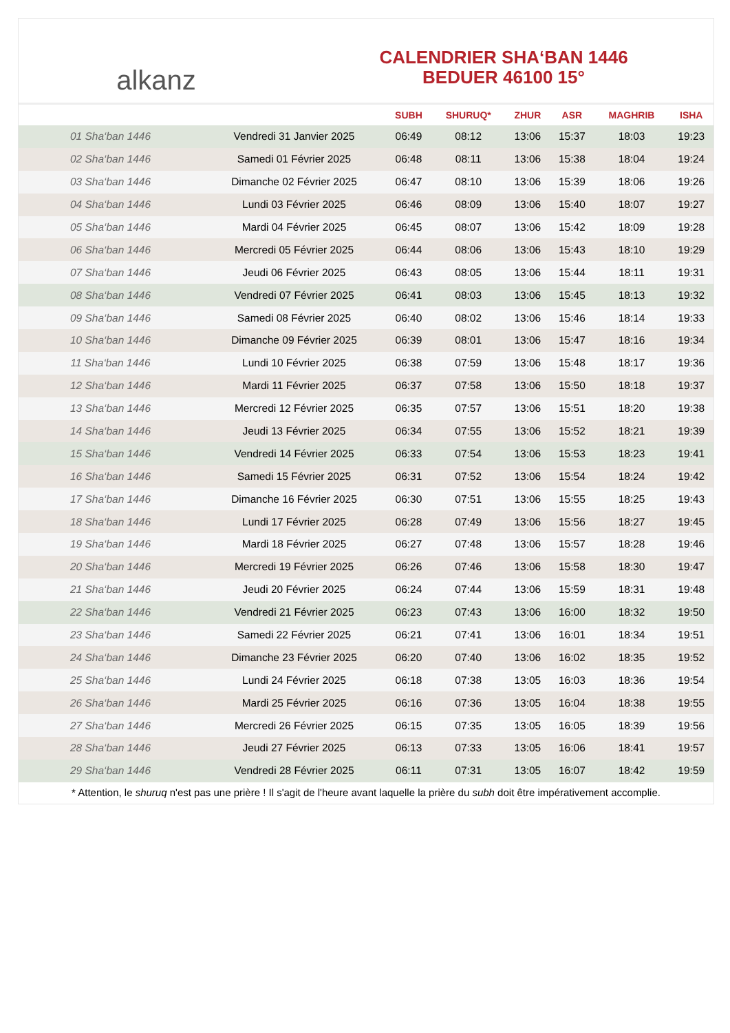alkanz
CALENDRIER SHA‘BAN 1446
BEDUER 46100 15°
| | | SUBH | SHURUQ* | ZHUR | ASR | MAGHRIB | ISHA |
| --- | --- | --- | --- | --- | --- | --- | --- |
| 01 Sha‘ban 1446 | Vendredi 31 Janvier 2025 | 06:49 | 08:12 | 13:06 | 15:37 | 18:03 | 19:23 |
| 02 Sha‘ban 1446 | Samedi 01 Février 2025 | 06:48 | 08:11 | 13:06 | 15:38 | 18:04 | 19:24 |
| 03 Sha‘ban 1446 | Dimanche 02 Février 2025 | 06:47 | 08:10 | 13:06 | 15:39 | 18:06 | 19:26 |
| 04 Sha‘ban 1446 | Lundi 03 Février 2025 | 06:46 | 08:09 | 13:06 | 15:40 | 18:07 | 19:27 |
| 05 Sha‘ban 1446 | Mardi 04 Février 2025 | 06:45 | 08:07 | 13:06 | 15:42 | 18:09 | 19:28 |
| 06 Sha‘ban 1446 | Mercredi 05 Février 2025 | 06:44 | 08:06 | 13:06 | 15:43 | 18:10 | 19:29 |
| 07 Sha‘ban 1446 | Jeudi 06 Février 2025 | 06:43 | 08:05 | 13:06 | 15:44 | 18:11 | 19:31 |
| 08 Sha‘ban 1446 | Vendredi 07 Février 2025 | 06:41 | 08:03 | 13:06 | 15:45 | 18:13 | 19:32 |
| 09 Sha‘ban 1446 | Samedi 08 Février 2025 | 06:40 | 08:02 | 13:06 | 15:46 | 18:14 | 19:33 |
| 10 Sha‘ban 1446 | Dimanche 09 Février 2025 | 06:39 | 08:01 | 13:06 | 15:47 | 18:16 | 19:34 |
| 11 Sha‘ban 1446 | Lundi 10 Février 2025 | 06:38 | 07:59 | 13:06 | 15:48 | 18:17 | 19:36 |
| 12 Sha‘ban 1446 | Mardi 11 Février 2025 | 06:37 | 07:58 | 13:06 | 15:50 | 18:18 | 19:37 |
| 13 Sha‘ban 1446 | Mercredi 12 Février 2025 | 06:35 | 07:57 | 13:06 | 15:51 | 18:20 | 19:38 |
| 14 Sha‘ban 1446 | Jeudi 13 Février 2025 | 06:34 | 07:55 | 13:06 | 15:52 | 18:21 | 19:39 |
| 15 Sha‘ban 1446 | Vendredi 14 Février 2025 | 06:33 | 07:54 | 13:06 | 15:53 | 18:23 | 19:41 |
| 16 Sha‘ban 1446 | Samedi 15 Février 2025 | 06:31 | 07:52 | 13:06 | 15:54 | 18:24 | 19:42 |
| 17 Sha‘ban 1446 | Dimanche 16 Février 2025 | 06:30 | 07:51 | 13:06 | 15:55 | 18:25 | 19:43 |
| 18 Sha‘ban 1446 | Lundi 17 Février 2025 | 06:28 | 07:49 | 13:06 | 15:56 | 18:27 | 19:45 |
| 19 Sha‘ban 1446 | Mardi 18 Février 2025 | 06:27 | 07:48 | 13:06 | 15:57 | 18:28 | 19:46 |
| 20 Sha‘ban 1446 | Mercredi 19 Février 2025 | 06:26 | 07:46 | 13:06 | 15:58 | 18:30 | 19:47 |
| 21 Sha‘ban 1446 | Jeudi 20 Février 2025 | 06:24 | 07:44 | 13:06 | 15:59 | 18:31 | 19:48 |
| 22 Sha‘ban 1446 | Vendredi 21 Février 2025 | 06:23 | 07:43 | 13:06 | 16:00 | 18:32 | 19:50 |
| 23 Sha‘ban 1446 | Samedi 22 Février 2025 | 06:21 | 07:41 | 13:06 | 16:01 | 18:34 | 19:51 |
| 24 Sha‘ban 1446 | Dimanche 23 Février 2025 | 06:20 | 07:40 | 13:06 | 16:02 | 18:35 | 19:52 |
| 25 Sha‘ban 1446 | Lundi 24 Février 2025 | 06:18 | 07:38 | 13:05 | 16:03 | 18:36 | 19:54 |
| 26 Sha‘ban 1446 | Mardi 25 Février 2025 | 06:16 | 07:36 | 13:05 | 16:04 | 18:38 | 19:55 |
| 27 Sha‘ban 1446 | Mercredi 26 Février 2025 | 06:15 | 07:35 | 13:05 | 16:05 | 18:39 | 19:56 |
| 28 Sha‘ban 1446 | Jeudi 27 Février 2025 | 06:13 | 07:33 | 13:05 | 16:06 | 18:41 | 19:57 |
| 29 Sha‘ban 1446 | Vendredi 28 Février 2025 | 06:11 | 07:31 | 13:05 | 16:07 | 18:42 | 19:59 |
* Attention, le shuruq n'est pas une prière ! Il s'agit de l'heure avant laquelle la prière du subh doit être impérativement accomplie.